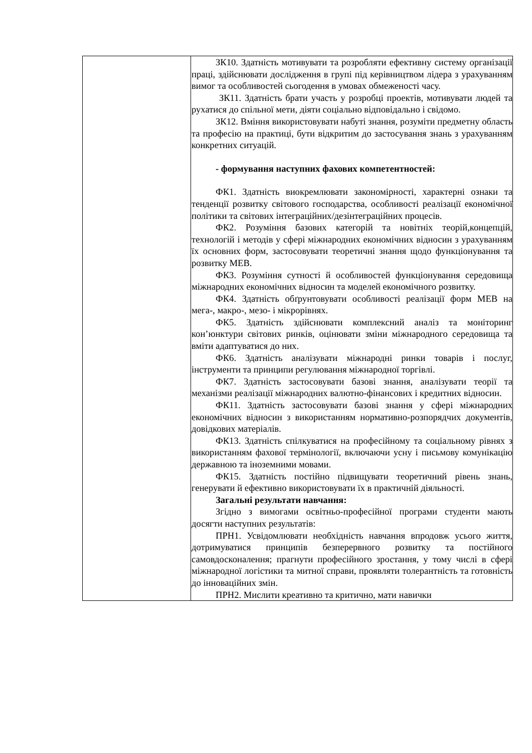| | ЗК10. Здатність мотивувати та розробляти ефективну систему організації праці, здійснювати дослідження в групі під керівництвом лідера з урахуванням вимог та особливостей сьогодення в умовах обмеженості часу. ЗК11. Здатність брати участь у розробці проектів, мотивувати людей та рухатися до спільної мети, діяти соціально відповідально і свідомо. ЗК12. Вміння використовувати набуті знання, розуміти предметну область та професію на практиці, бути відкритим до застосування знань з урахуванням конкретних ситуацій. - формування наступних фахових компетентностей: ФК1. Здатність виокремлювати закономірності, характерні ознаки та тенденції розвитку світового господарства, особливості реалізації економічної політики та світових інтеграційних/дезінтеграційних процесів. ФК2. Розуміння базових категорій та новітніх теорій,концепцій, технологій і методів у сфері міжнародних економічних відносин з урахуванням їх основних форм, застосовувати теоретичні знання щодо функціонування та розвитку МЕВ. ФК3. Розуміння сутності й особливостей функціонування середовища міжнародних економічних відносин та моделей економічного розвитку. ФК4. Здатність обґрунтовувати особливості реалізації форм МЕВ на мега-, макро-, мезо- і мікрорівнях. ФК5. Здатність здійснювати комплексний аналіз та моніторинг кон’юнктури світових ринків, оцінювати зміни міжнародного середовища та вміти адаптуватися до них. ФК6. Здатність аналізувати міжнародні ринки товарів і послуг, інструменти та принципи регулювання міжнародної торгівлі. ФК7. Здатність застосовувати базові знання, аналізувати теорії та механізми реалізації міжнародних валютно-фінансових і кредитних відносин. ФК11. Здатність застосовувати базові знання у сфері міжнародних економічних відносин з використанням нормативно-розпорядчих документів, довідкових матеріалів. ФК13. Здатність спілкуватися на професійному та соціальному рівнях з використанням фахової термінології, включаючи усну і письмову комунікацію державною та іноземними мовами. ФК15. Здатність постійно підвищувати теоретичний рівень знань, генерувати й ефективно використовувати їх в практичній діяльності. Загальні результати навчання: Згідно з вимогами освітньо-професійної програми студенти мають досягти наступних результатів: ПРН1. Усвідомлювати необхідність навчання впродовж усього життя, дотримуватися принципів безперервного розвитку та постійного самовдосконалення; прагнути професійного зростання, у тому числі в сфері міжнародної логістики та митної справи, проявляти толерантність та готовність до інноваційних змін. ПРН2. Мислити креативно та критично, мати навички |